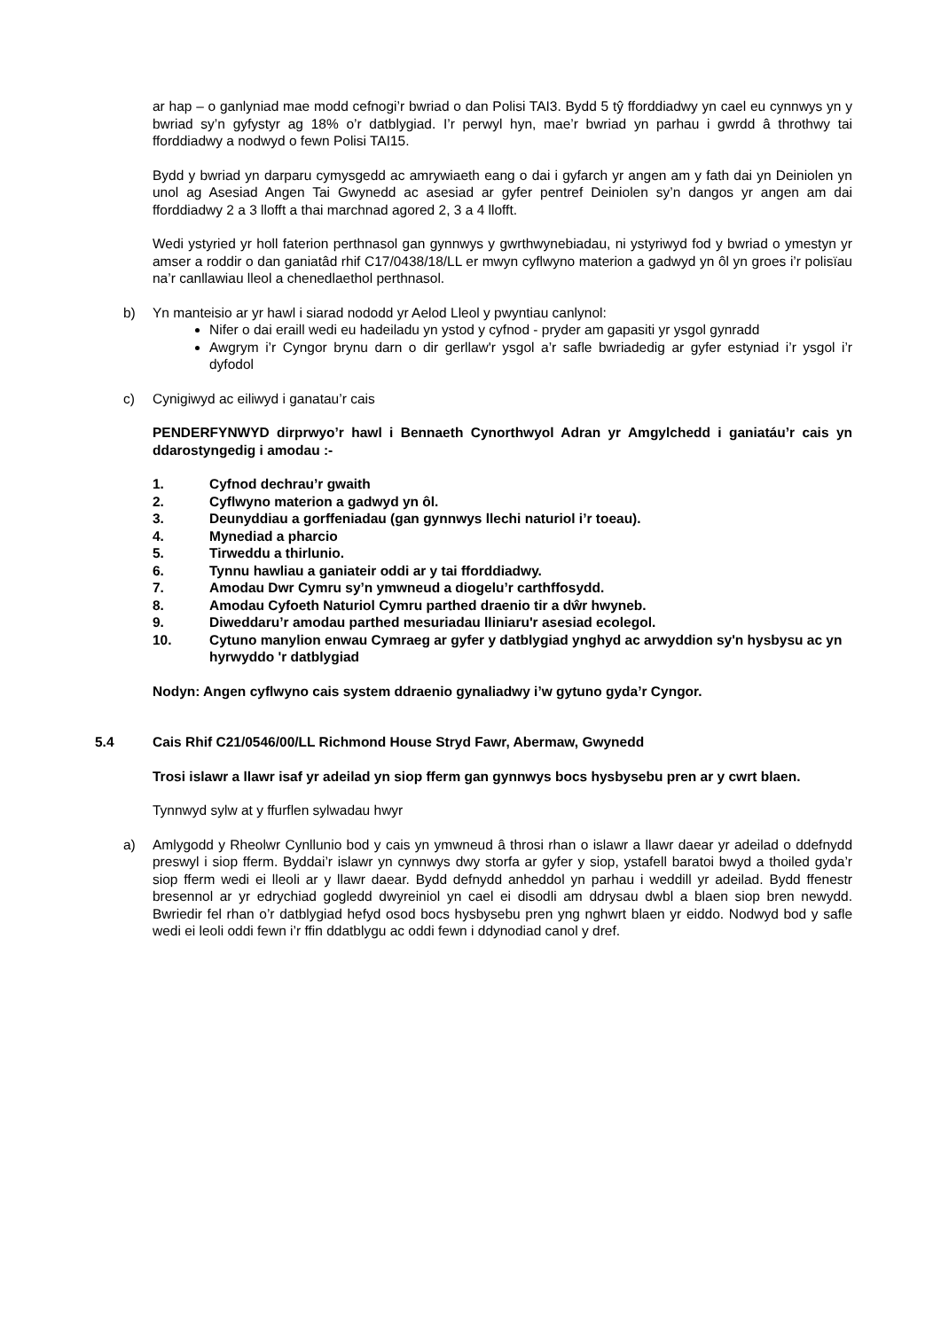ar hap – o ganlyniad mae modd cefnogi’r bwriad o dan Polisi TAI3. Bydd 5 tŷ fforddiadwy yn cael eu cynnwys yn y bwriad sy’n gyfystyr ag 18% o’r datblygiad. I’r perwyl hyn, mae’r bwriad yn parhau i gwrdd â throthwy tai fforddiadwy a nodwyd o fewn Polisi TAI15.
Bydd y bwriad yn darparu cymysgedd ac amrywiaeth eang o dai i gyfarch yr angen am y fath dai yn Deiniolen yn unol ag Asesiad Angen Tai Gwynedd ac asesiad ar gyfer pentref Deiniolen sy’n dangos yr angen am dai fforddiadwy 2 a 3 llofft a thai marchnad agored 2, 3 a 4 llofft.
Wedi ystyried yr holl faterion perthnasol gan gynnwys y gwrthwynebiadau, ni ystyriwyd fod y bwriad o ymestyn yr amser a roddir o dan ganiatâd rhif C17/0438/18/LL er mwyn cyflwyno materion a gadwyd yn ôl yn groes i’r polisïau na’r canllawiau lleol a chenedlaethol perthnasol.
b) Yn manteisio ar yr hawl i siarad nododd yr Aelod Lleol y pwyntiau canlynol:
Nifer o dai eraill wedi eu hadeiladu yn ystod y cyfnod - pryder am gapasiti yr ysgol gynradd
Awgrym i’r Cyngor brynu darn o dir gerllaw'r ysgol a’r safle bwriadedig ar gyfer estyniad i’r ysgol i’r dyfodol
c) Cynigiwyd ac eiliwyd i ganatau’r cais
PENDERFYNWYD dirprwyo’r hawl i Bennaeth Cynorthwyol Adran yr Amgylchedd i ganiatáu’r cais yn ddarostyngedig i amodau :-
1. Cyfnod dechrau’r gwaith
2. Cyflwyno materion a gadwyd yn ôl.
3. Deunyddiau a gorffeniadau (gan gynnwys llechi naturiol i’r toeau).
4. Mynediad a pharcio
5. Tirweddu a thirlunio.
6. Tynnu hawliau a ganiateir oddi ar y tai fforddiadwy.
7. Amodau Dwr Cymru sy’n ymwneud a diogelu’r carthffosydd.
8. Amodau Cyfoeth Naturiol Cymru parthed draenio tir a dŵr hwyneb.
9. Diweddaru’r amodau parthed mesuriadau lliniaru'r asesiad ecolegol.
10. Cytuno manylion enwau Cymraeg ar gyfer y datblygiad ynghyd ac arwyddion sy'n hysbysu ac yn hyrwyddo 'r datblygiad
Nodyn: Angen cyflwyno cais system ddraenio gynaliadwy i’w gytuno gyda’r Cyngor.
5.4 Cais Rhif C21/0546/00/LL Richmond House Stryd Fawr, Abermaw, Gwynedd
Trosi islawr a llawr isaf yr adeilad yn siop fferm gan gynnwys bocs hysbysebu pren ar y cwrt blaen.
Tynnwyd sylw at y ffurflen sylwadau hwyr
a) Amlygodd y Rheolwr Cynllunio bod y cais yn ymwneud â throsi rhan o islawr a llawr daear yr adeilad o ddefnydd preswyl i siop fferm. Byddai’r islawr yn cynnwys dwy storfa ar gyfer y siop, ystafell baratoi bwyd a thoiled gyda’r siop fferm wedi ei lleoli ar y llawr daear. Bydd defnydd anheddol yn parhau i weddill yr adeilad. Bydd ffenestr bresennol ar yr edrychiad gogledd dwyreiniol yn cael ei disodli am ddrysau dwbl a blaen siop bren newydd. Bwriedir fel rhan o’r datblygiad hefyd osod bocs hysbysebu pren yng nghwrt blaen yr eiddo. Nodwyd bod y safle wedi ei leoli oddi fewn i’r ffin ddatblygu ac oddi fewn i ddynodiad canol y dref.